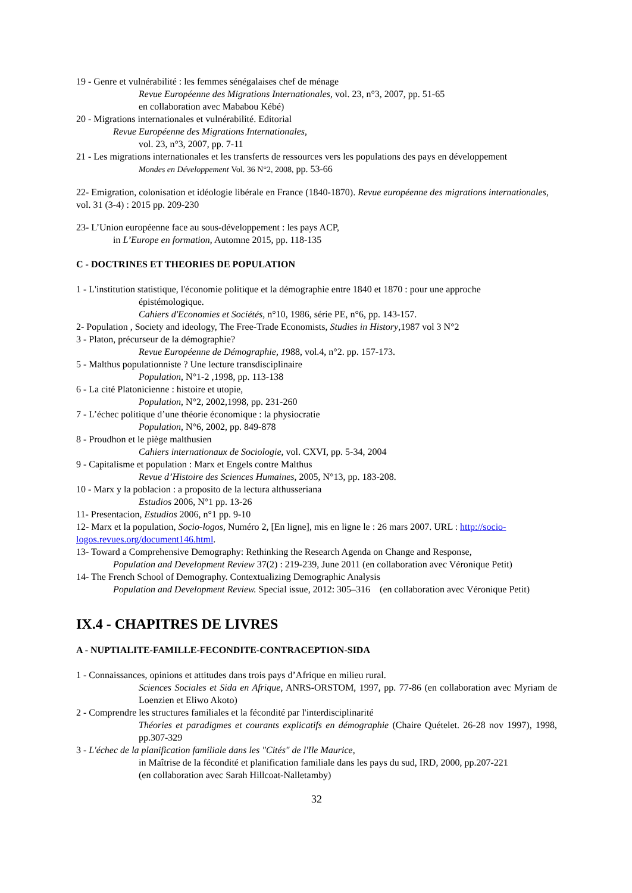19 - Genre et vulnérabilité : les femmes sénégalaises chef de ménage
Revue Européenne des Migrations Internationales, vol. 23, n°3, 2007, pp. 51-65
en collaboration avec Mababou Kébé)
20 - Migrations internationales et vulnérabilité. Editorial
Revue Européenne des Migrations Internationales,
vol. 23, n°3, 2007, pp. 7-11
21 - Les migrations internationales et les transferts de ressources vers les populations des pays en développement
Mondes en Développement Vol. 36 N°2, 2008, pp. 53-66
22- Emigration, colonisation et idéologie libérale en France (1840-1870). Revue européenne des migrations internationales, vol. 31 (3-4) : 2015 pp. 209-230
23- L’Union européenne face au sous-développement : les pays ACP,
in L’Europe en formation, Automne 2015, pp. 118-135
C - DOCTRINES ET THEORIES DE POPULATION
1 - L'institution statistique, l'économie politique et la démographie entre 1840 et 1870 : pour une approche
épistémologique.
Cahiers d'Economies et Sociétés, n°10, 1986, série PE, n°6, pp. 143-157.
2- Population , Society and ideology, The Free-Trade Economists, Studies in History,1987 vol 3 N°2
3 - Platon, précurseur de la démographie?
Revue Européenne de Démographie, 1988, vol.4, n°2. pp. 157-173.
5 - Malthus populationniste ? Une lecture transdisciplinaire
Population, N°1-2 ,1998, pp. 113-138
6 - La cité Platonicienne : histoire et utopie,
Population, N°2, 2002,1998, pp. 231-260
7 - L’échec politique d’une théorie économique : la physiocratie
Population, N°6, 2002, pp. 849-878
8 - Proudhon et le piège malthusien
Cahiers internationaux de Sociologie, vol. CXVI, pp. 5-34, 2004
9 - Capitalisme et population : Marx et Engels contre Malthus
Revue d’Histoire des Sciences Humaines, 2005, N°13, pp. 183-208.
10 - Marx y la poblacion : a proposito de la lectura althusseriana
Estudios 2006, N°1 pp. 13-26
11- Presentacion, Estudios 2006, n°1 pp. 9-10
12- Marx et la population, Socio-logos, Numéro 2, [En ligne], mis en ligne le : 26 mars 2007. URL : http://socio-logos.revues.org/document146.html.
13- Toward a Comprehensive Demography: Rethinking the Research Agenda on Change and Response,
Population and Development Review 37(2) : 219-239, June 2011 (en collaboration avec Véronique Petit)
14- The French School of Demography. Contextualizing Demographic Analysis
Population and Development Review. Special issue, 2012: 305–316 (en collaboration avec Véronique Petit)
IX.4 - CHAPITRES DE LIVRES
A - NUPTIALITE-FAMILLE-FECONDITE-CONTRACEPTION-SIDA
1 - Connaissances, opinions et attitudes dans trois pays d’Afrique en milieu rural.
Sciences Sociales et Sida en Afrique, ANRS-ORSTOM, 1997, pp. 77-86 (en collaboration avec Myriam de Loenzien et Eliwo Akoto)
2 - Comprendre les structures familiales et la fécondité par l'interdisciplinarité
Théories et paradigmes et courants explicatifs en démographie (Chaire Quételet. 26-28 nov 1997), 1998, pp.307-329
3 - L'échec de la planification familiale dans les "Cités" de l'Ile Maurice,
in Maîtrise de la fécondité et planification familiale dans les pays du sud, IRD, 2000, pp.207-221
(en collaboration avec Sarah Hillcoat-Nalletamby)
32